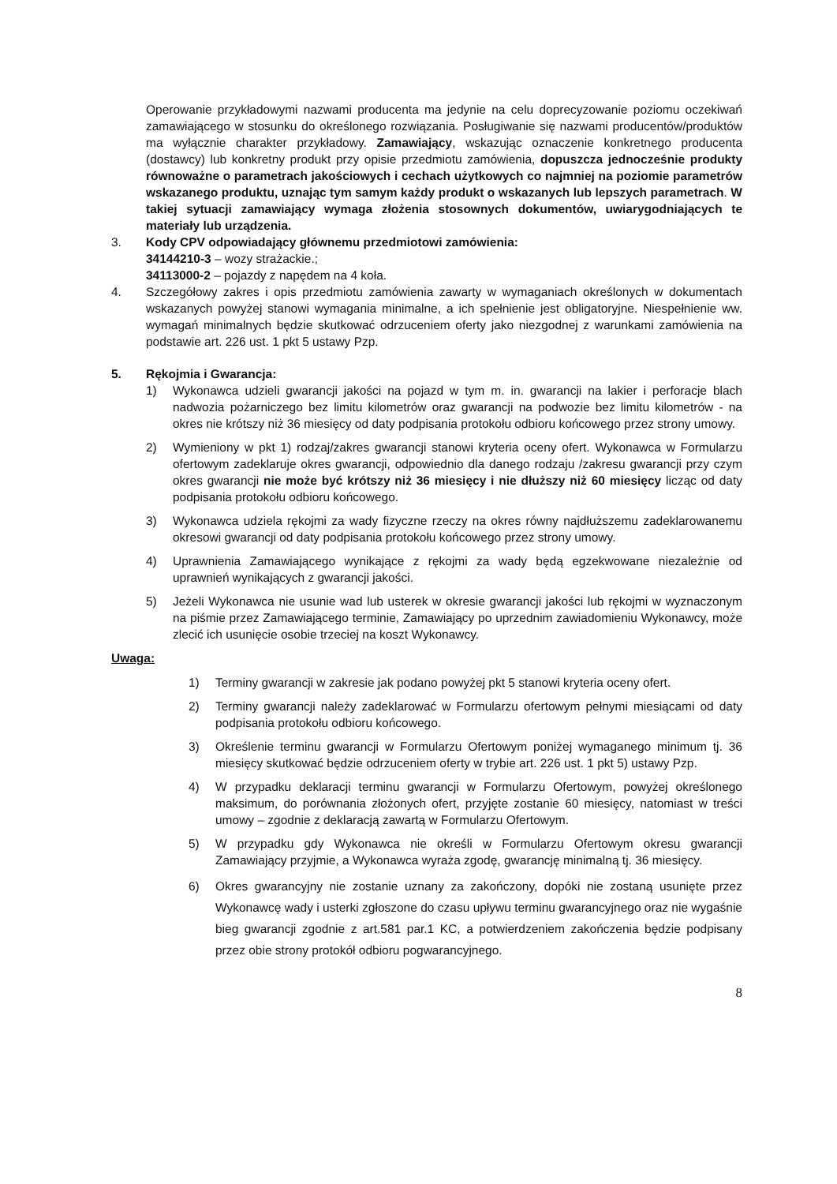Operowanie przykładowymi nazwami producenta ma jedynie na celu doprecyzowanie poziomu oczekiwań zamawiającego w stosunku do określonego rozwiązania. Posługiwanie się nazwami producentów/produktów ma wyłącznie charakter przykładowy. Zamawiający, wskazując oznaczenie konkretnego producenta (dostawcy) lub konkretny produkt przy opisie przedmiotu zamówienia, dopuszcza jednocześnie produkty równoważne o parametrach jakościowych i cechach użytkowych co najmniej na poziomie parametrów wskazanego produktu, uznając tym samym każdy produkt o wskazanych lub lepszych parametrach. W takiej sytuacji zamawiający wymaga złożenia stosownych dokumentów, uwiarygodniających te materiały lub urządzenia.
3. Kody CPV odpowiadający głównemu przedmiotowi zamówienia:
34144210-3 – wozy strażackie.;
34113000-2 – pojazdy z napędem na 4 koła.
4. Szczegółowy zakres i opis przedmiotu zamówienia zawarty w wymaganiach określonych w dokumentach wskazanych powyżej stanowi wymagania minimalne, a ich spełnienie jest obligatoryjne. Niespełnienie ww. wymagań minimalnych będzie skutkować odrzuceniem oferty jako niezgodnej z warunkami zamówienia na podstawie art. 226 ust. 1 pkt 5 ustawy Pzp.
5. Rękojmia i Gwarancja:
1) Wykonawca udzieli gwarancji jakości na pojazd w tym m. in. gwarancji na lakier i perforacje blach nadwozia pożarniczego bez limitu kilometrów oraz gwarancji na podwozie bez limitu kilometrów - na okres nie krótszy niż 36 miesięcy od daty podpisania protokołu odbioru końcowego przez strony umowy.
2) Wymieniony w pkt 1) rodzaj/zakres gwarancji stanowi kryteria oceny ofert. Wykonawca w Formularzu ofertowym zadeklaruje okres gwarancji, odpowiednio dla danego rodzaju /zakresu gwarancji przy czym okres gwarancji nie może być krótszy niż 36 miesięcy i nie dłuższy niż 60 miesięcy licząc od daty podpisania protokołu odbioru końcowego.
3) Wykonawca udziela rękojmi za wady fizyczne rzeczy na okres równy najdłuższemu zadeklarowanemu okresowi gwarancji od daty podpisania protokołu końcowego przez strony umowy.
4) Uprawnienia Zamawiającego wynikające z rękojmi za wady będą egzekwowane niezależnie od uprawnień wynikających z gwarancji jakości.
5) Jeżeli Wykonawca nie usunie wad lub usterek w okresie gwarancji jakości lub rękojmi w wyznaczonym na piśmie przez Zamawiającego terminie, Zamawiający po uprzednim zawiadomieniu Wykonawcy, może zlecić ich usunięcie osobie trzeciej na koszt Wykonawcy.
Uwaga:
1) Terminy gwarancji w zakresie jak podano powyżej pkt 5 stanowi kryteria oceny ofert.
2) Terminy gwarancji należy zadeklarować w Formularzu ofertowym pełnymi miesiącami od daty podpisania protokołu odbioru końcowego.
3) Określenie terminu gwarancji w Formularzu Ofertowym poniżej wymaganego minimum tj. 36 miesięcy skutkować będzie odrzuceniem oferty w trybie art. 226 ust. 1 pkt 5) ustawy Pzp.
4) W przypadku deklaracji terminu gwarancji w Formularzu Ofertowym, powyżej określonego maksimum, do porównania złożonych ofert, przyjęte zostanie 60 miesięcy, natomiast w treści umowy – zgodnie z deklaracją zawartą w Formularzu Ofertowym.
5) W przypadku gdy Wykonawca nie określi w Formularzu Ofertowym okresu gwarancji Zamawiający przyjmie, a Wykonawca wyraża zgodę, gwarancję minimalną tj. 36 miesięcy.
6) Okres gwarancyjny nie zostanie uznany za zakończony, dopóki nie zostaną usunięte przez Wykonawcę wady i usterki zgłoszone do czasu upływu terminu gwarancyjnego oraz nie wygaśnie bieg gwarancji zgodnie z art.581 par.1 KC, a potwierdzeniem zakończenia będzie podpisany przez obie strony protokół odbioru pogwarancyjnego.
8